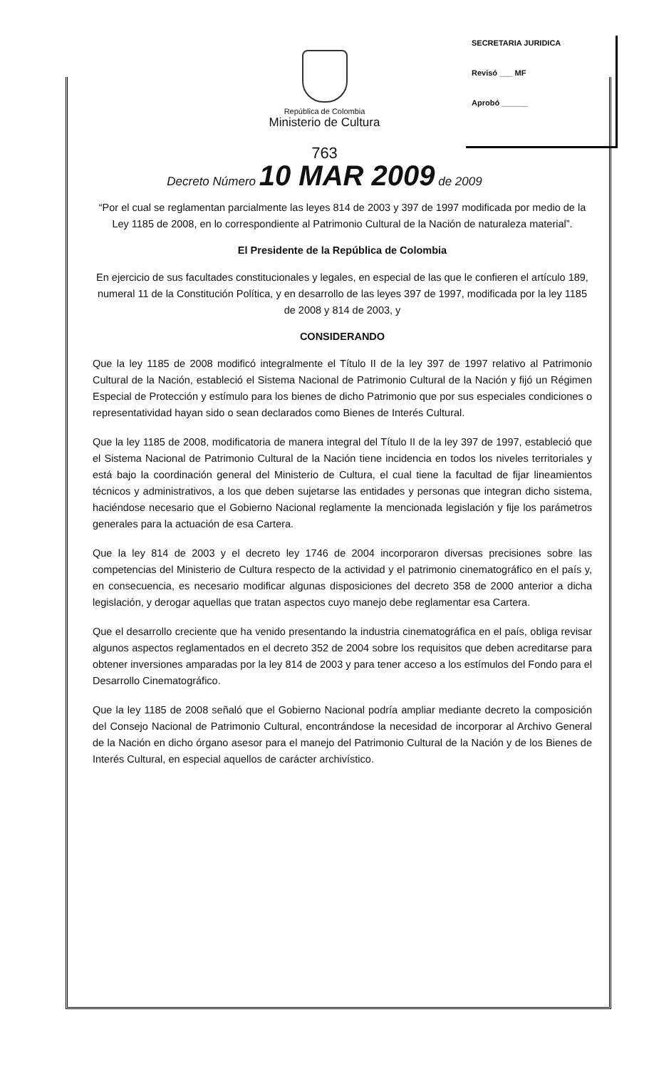SECRETARIA JURIDICA
Revisó ___ MF
Aprobó ______
República de Colombia
Ministerio de Cultura
763
Decreto Número 10 MAR 2009 de 2009
“Por el cual se reglamentan parcialmente las leyes 814 de 2003 y 397 de 1997 modificada por medio de la Ley 1185 de 2008, en lo correspondiente al Patrimonio Cultural de la Nación de naturaleza material”.
El Presidente de la República de Colombia
En ejercicio de sus facultades constitucionales y legales, en especial de las que le confieren el artículo 189, numeral 11 de la Constitución Política, y en desarrollo de las leyes 397 de 1997, modificada por la ley 1185 de 2008 y 814 de 2003, y
CONSIDERANDO
Que la ley 1185 de 2008 modificó integralmente el Título II de la ley 397 de 1997 relativo al Patrimonio Cultural de la Nación, estableció el Sistema Nacional de Patrimonio Cultural de la Nación y fijó un Régimen Especial de Protección y estímulo para los bienes de dicho Patrimonio que por sus especiales condiciones o representatividad hayan sido o sean declarados como Bienes de Interés Cultural.
Que la ley 1185 de 2008, modificatoria de manera integral del Título II de la ley 397 de 1997, estableció que el Sistema Nacional de Patrimonio Cultural de la Nación tiene incidencia en todos los niveles territoriales y está bajo la coordinación general del Ministerio de Cultura, el cual tiene la facultad de fijar lineamientos técnicos y administrativos, a los que deben sujetarse las entidades y personas que integran dicho sistema, haciéndose necesario que el Gobierno Nacional reglamente la mencionada legislación y fije los parámetros generales para la actuación de esa Cartera.
Que la ley 814 de 2003 y el decreto ley 1746 de 2004 incorporaron diversas precisiones sobre las competencias del Ministerio de Cultura respecto de la actividad y el patrimonio cinematográfico en el país y, en consecuencia, es necesario modificar algunas disposiciones del decreto 358 de 2000 anterior a dicha legislación, y derogar aquellas que tratan aspectos cuyo manejo debe reglamentar esa Cartera.
Que el desarrollo creciente que ha venido presentando la industria cinematográfica en el país, obliga revisar algunos aspectos reglamentados en el decreto 352 de 2004 sobre los requisitos que deben acreditarse para obtener inversiones amparadas por la ley 814 de 2003 y para tener acceso a los estímulos del Fondo para el Desarrollo Cinematográfico.
Que la ley 1185 de 2008 señaló que el Gobierno Nacional podría ampliar mediante decreto la composición del Consejo Nacional de Patrimonio Cultural, encontrándose la necesidad de incorporar al Archivo General de la Nación en dicho órgano asesor para el manejo del Patrimonio Cultural de la Nación y de los Bienes de Interés Cultural, en especial aquellos de carácter archivístico.